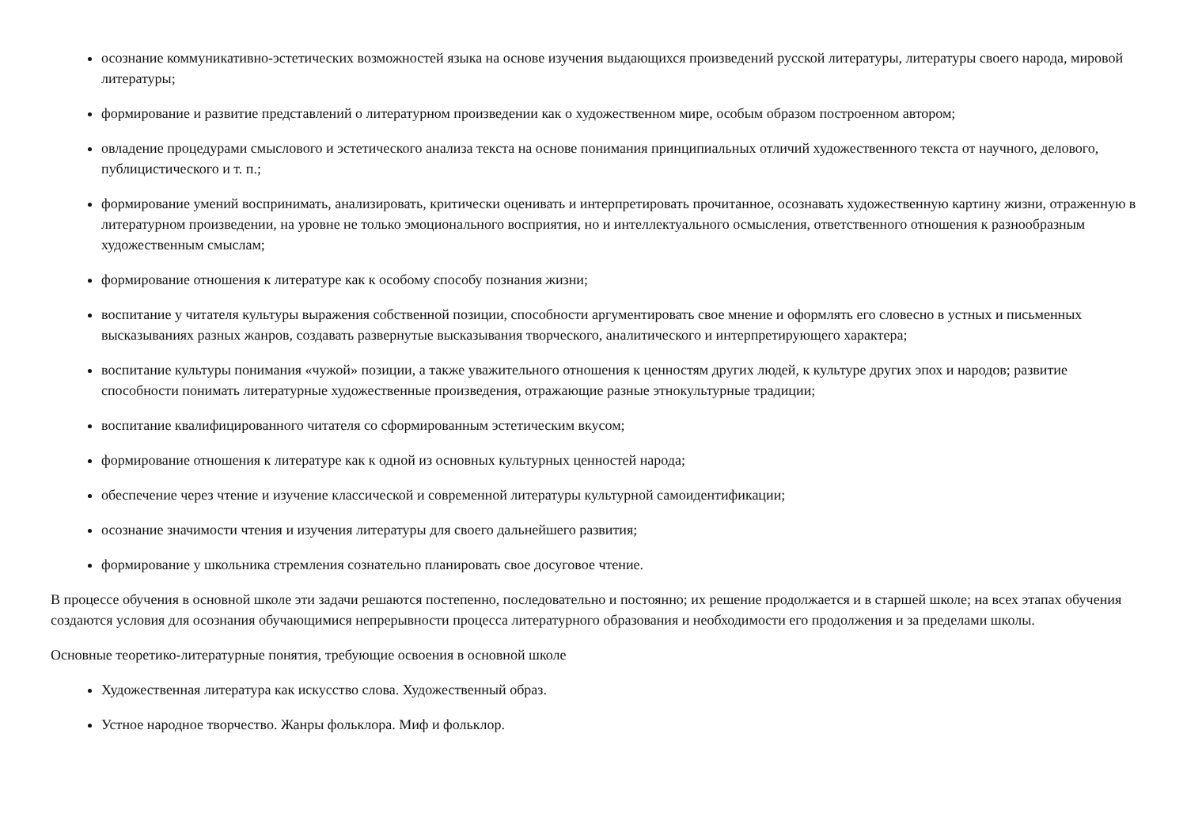осознание коммуникативно-эстетических возможностей языка на основе изучения выдающихся произведений русской литературы, литературы своего народа, мировой литературы;
формирование и развитие представлений о литературном произведении как о художественном мире, особым образом построенном автором;
овладение процедурами смыслового и эстетического анализа текста на основе понимания принципиальных отличий художественного текста от научного, делового, публицистического и т. п.;
формирование умений воспринимать, анализировать, критически оценивать и интерпретировать прочитанное, осознавать художественную картину жизни, отраженную в литературном произведении, на уровне не только эмоционального восприятия, но и интеллектуального осмысления, ответственного отношения к разнообразным художественным смыслам;
формирование отношения к литературе как к особому способу познания жизни;
воспитание у читателя культуры выражения собственной позиции, способности аргументировать свое мнение и оформлять его словесно в устных и письменных высказываниях разных жанров, создавать развернутые высказывания творческого, аналитического и интерпретирующего характера;
воспитание культуры понимания «чужой» позиции, а также уважительного отношения к ценностям других людей, к культуре других эпох и народов; развитие способности понимать литературные художественные произведения, отражающие разные этнокультурные традиции;
воспитание квалифицированного читателя со сформированным эстетическим вкусом;
формирование отношения к литературе как к одной из основных культурных ценностей народа;
обеспечение через чтение и изучение классической и современной литературы культурной самоидентификации;
осознание значимости чтения и изучения литературы для своего дальнейшего развития;
формирование у школьника стремления сознательно планировать свое досуговое чтение.
В процессе обучения в основной школе эти задачи решаются постепенно, последовательно и постоянно; их решение продолжается и в старшей школе; на всех этапах обучения создаются условия для осознания обучающимися непрерывности процесса литературного образования и необходимости его продолжения и за пределами школы.
Основные теоретико-литературные понятия, требующие освоения в основной школе
Художественная литература как искусство слова. Художественный образ.
Устное народное творчество. Жанры фольклора. Миф и фольклор.